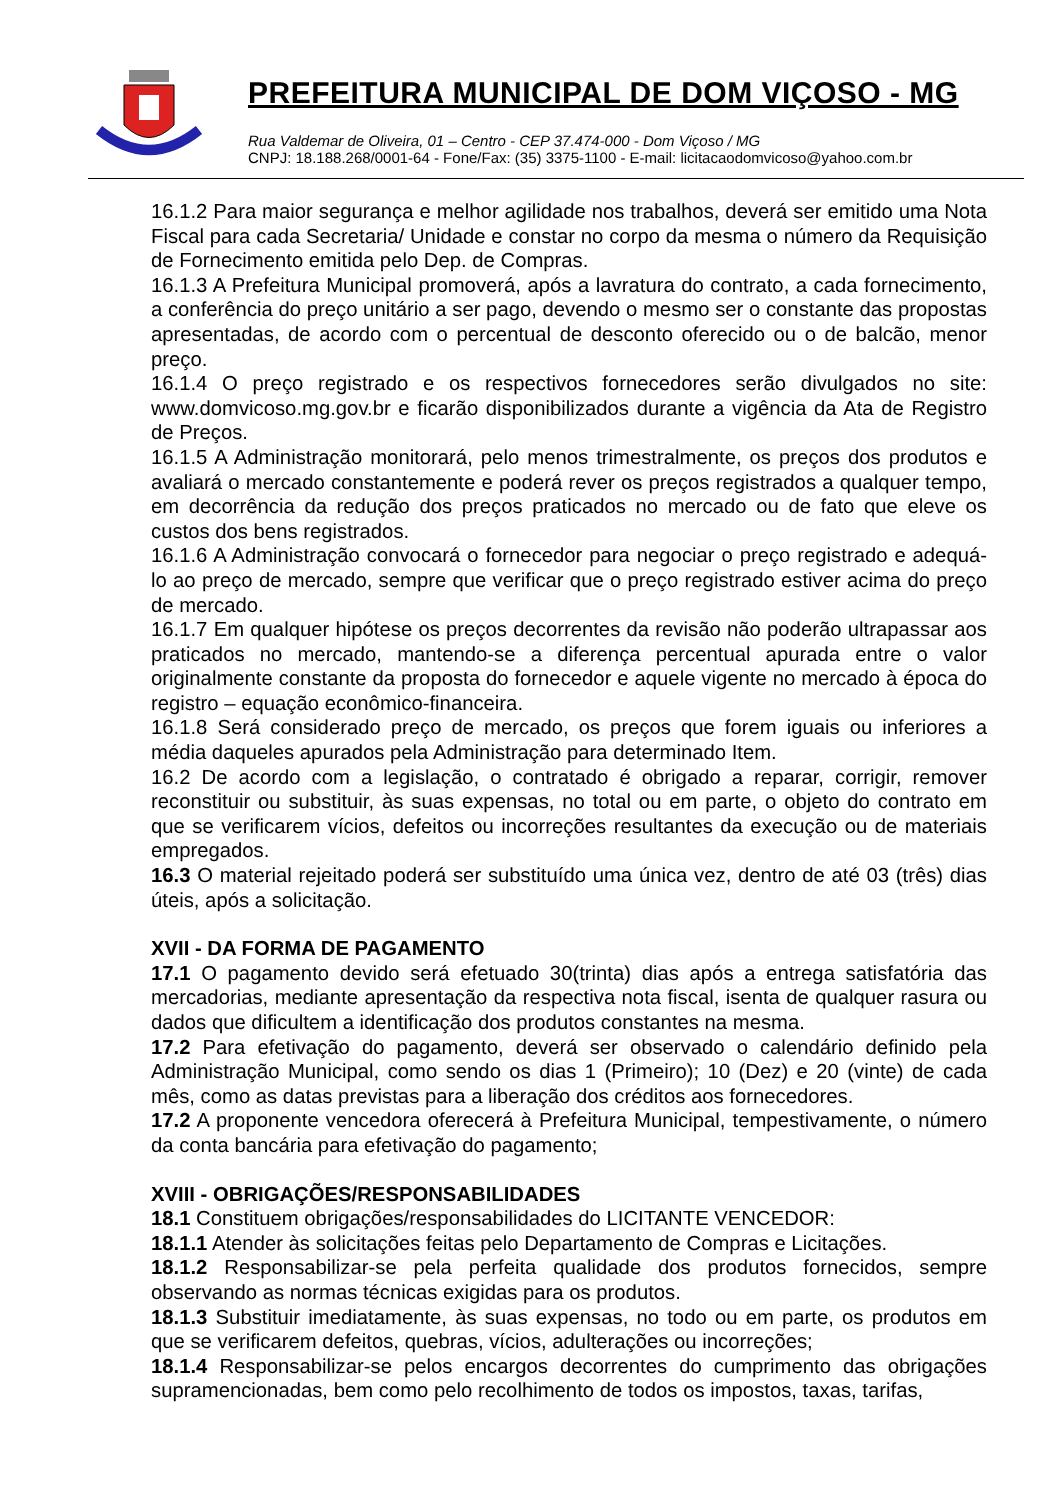PREFEITURA MUNICIPAL DE DOM VIÇOSO - MG
Rua Valdemar de Oliveira, 01 – Centro - CEP 37.474-000 - Dom Viçoso / MG
CNPJ: 18.188.268/0001-64 - Fone/Fax: (35) 3375-1100 - E-mail: licitacaodomvicoso@yahoo.com.br
16.1.2 Para maior segurança e melhor agilidade nos trabalhos, deverá ser emitido uma Nota Fiscal para cada Secretaria/ Unidade e constar no corpo da mesma o número da Requisição de Fornecimento emitida pelo Dep. de Compras.
16.1.3 A Prefeitura Municipal promoverá, após a lavratura do contrato, a cada fornecimento, a conferência do preço unitário a ser pago, devendo o mesmo ser o constante das propostas apresentadas, de acordo com o percentual de desconto oferecido ou o de balcão, menor preço.
16.1.4 O preço registrado e os respectivos fornecedores serão divulgados no site: www.domvicoso.mg.gov.br e ficarão disponibilizados durante a vigência da Ata de Registro de Preços.
16.1.5 A Administração monitorará, pelo menos trimestralmente, os preços dos produtos e avaliará o mercado constantemente e poderá rever os preços registrados a qualquer tempo, em decorrência da redução dos preços praticados no mercado ou de fato que eleve os custos dos bens registrados.
16.1.6 A Administração convocará o fornecedor para negociar o preço registrado e adequá-lo ao preço de mercado, sempre que verificar que o preço registrado estiver acima do preço de mercado.
16.1.7 Em qualquer hipótese os preços decorrentes da revisão não poderão ultrapassar aos praticados no mercado, mantendo-se a diferença percentual apurada entre o valor originalmente constante da proposta do fornecedor e aquele vigente no mercado à época do registro – equação econômico-financeira.
16.1.8 Será considerado preço de mercado, os preços que forem iguais ou inferiores a média daqueles apurados pela Administração para determinado Item.
16.2 De acordo com a legislação, o contratado é obrigado a reparar, corrigir, remover reconstituir ou substituir, às suas expensas, no total ou em parte, o objeto do contrato em que se verificarem vícios, defeitos ou incorreções resultantes da execução ou de materiais empregados.
16.3 O material rejeitado poderá ser substituído uma única vez, dentro de até 03 (três) dias úteis, após a solicitação.
XVII - DA FORMA DE PAGAMENTO
17.1 O pagamento devido será efetuado 30(trinta) dias após a entrega satisfatória das mercadorias, mediante apresentação da respectiva nota fiscal, isenta de qualquer rasura ou dados que dificultem a identificação dos produtos constantes na mesma.
17.2 Para efetivação do pagamento, deverá ser observado o calendário definido pela Administração Municipal, como sendo os dias 1 (Primeiro); 10 (Dez) e 20 (vinte) de cada mês, como as datas previstas para a liberação dos créditos aos fornecedores.
17.2 A proponente vencedora oferecerá à Prefeitura Municipal, tempestivamente, o número da conta bancária para efetivação do pagamento;
XVIII - OBRIGAÇÕES/RESPONSABILIDADES
18.1 Constituem obrigações/responsabilidades do LICITANTE VENCEDOR:
18.1.1 Atender às solicitações feitas pelo Departamento de Compras e Licitações.
18.1.2 Responsabilizar-se pela perfeita qualidade dos produtos fornecidos, sempre observando as normas técnicas exigidas para os produtos.
18.1.3 Substituir imediatamente, às suas expensas, no todo ou em parte, os produtos em que se verificarem defeitos, quebras, vícios, adulterações ou incorreções;
18.1.4 Responsabilizar-se pelos encargos decorrentes do cumprimento das obrigações supramencionadas, bem como pelo recolhimento de todos os impostos, taxas, tarifas,